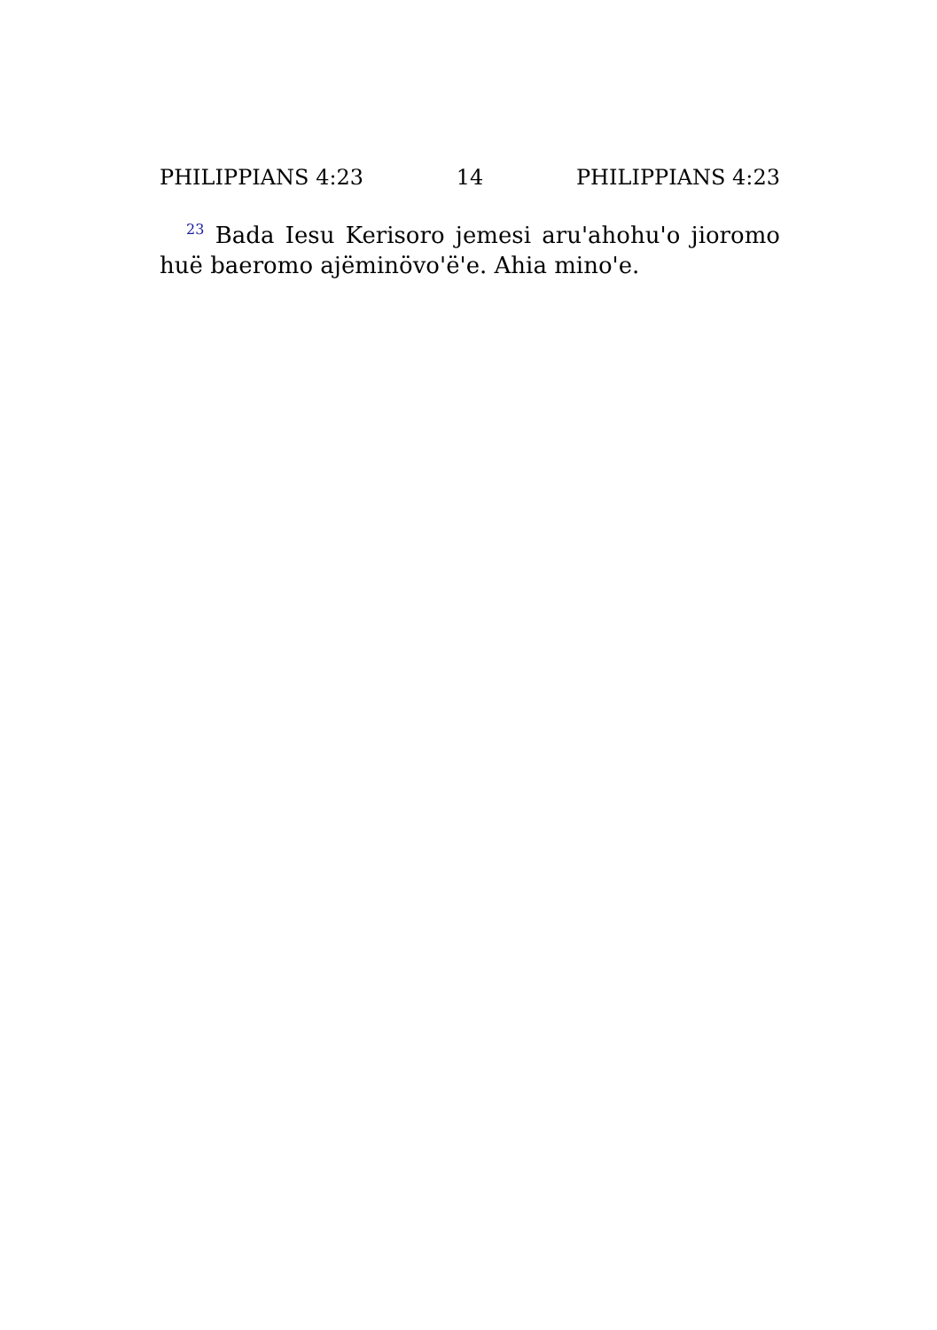PHILIPPIANS 4:23 14 PHILIPPIANS 4:23
<sup>23</sup> Bada Iesu Kerisoro jemesi aru'ahohu'o jioromo huë baeromo ajëminövo'ë'e. Ahia mino'e.